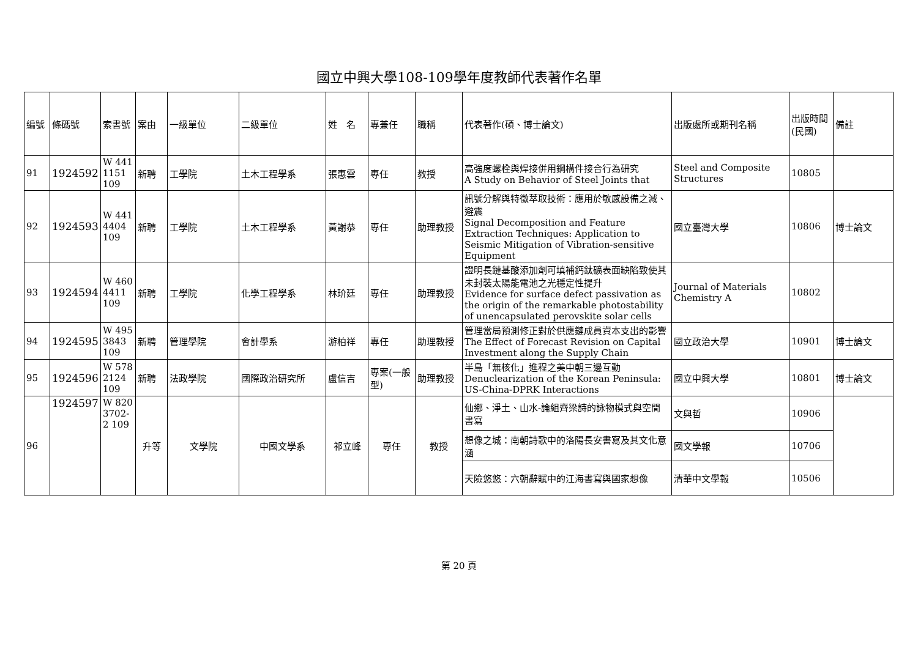國立中興大學108-109學年度教師代表著作名單
| 編號 | 條碼號 | 索書號 | 案由 | 一級單位 | 二級單位 | 姓 名 | 專兼任 | 職稱 | 代表著作(碩、博士論文) | 出版處所或期刊名稱 | 出版時間(民國) | 備註 |
| --- | --- | --- | --- | --- | --- | --- | --- | --- | --- | --- | --- | --- |
| 91 | 1924592 | W 441 1151 109 | 新聘 | 工學院 | 土木工程學系 | 張惠雲 | 專任 | 教授 | 高強度螺栓與焊接併用鋼構件接合行為研究 A Study on Behavior of Steel Joints that | Steel and Composite Structures | 10805 | |
| 92 | 1924593 | W 441 4404 109 | 新聘 | 工學院 | 土木工程學系 | 黃謝恭 | 專任 | 助理教授 | 訊號分解與特徵萃取技術：應用於敏感設備之減、避震 Signal Decomposition and Feature Extraction Techniques: Application to Seismic Mitigation of Vibration-sensitive Equipment | 國立臺灣大學 | 10806 | 博士論文 |
| 93 | 1924594 | W 460 4411 109 | 新聘 | 工學院 | 化學工程學系 | 林玠廷 | 專任 | 助理教授 | 證明長鏈基酸添加劑可填補鈣鈦礦表面缺陷致使其未封裝太陽能電池之光穩定性提升 Evidence for surface defect passivation as the origin of the remarkable photostability of unencapsulated perovskite solar cells | Journal of Materials Chemistry A | 10802 | |
| 94 | 1924595 | W 495 3843 109 | 新聘 | 管理學院 | 會計學系 | 游柏祥 | 專任 | 助理教授 | 管理當局預測修正對於供應鏈成員資本支出的影響 The Effect of Forecast Revision on Capital Investment along the Supply Chain | 國立政治大學 | 10901 | 博士論文 |
| 95 | 1924596 | W 578 2124 109 | 新聘 | 法政學院 | 國際政治研究所 | 盧信吉 | 專案(一般型) | 助理教授 | 半島「無核化」進程之美中朝三邊互動 Denuclearization of the Korean Peninsula: US-China-DPRK Interactions | 國立中興大學 | 10801 | 博士論文 |
| 96 | 1924597 | W 820 3702-2 109 | 升等 | 文學院 | 中國文學系 | 祁立峰 | 專任 | 教授 | 仙鄉、淨土、山水-論組齊梁詩的詠物模式與空間書寫 | 文與哲 | 10906 | |
| | | | | | | | | | 想像之城：南朝詩歌中的洛陽長安書寫及其文化意涵 | 國文學報 | 10706 | |
| | | | | | | | | | 天險悠悠：六朝辭賦中的江海書寫與國家想像 | 清華中文學報 | 10506 | |
第 20 頁